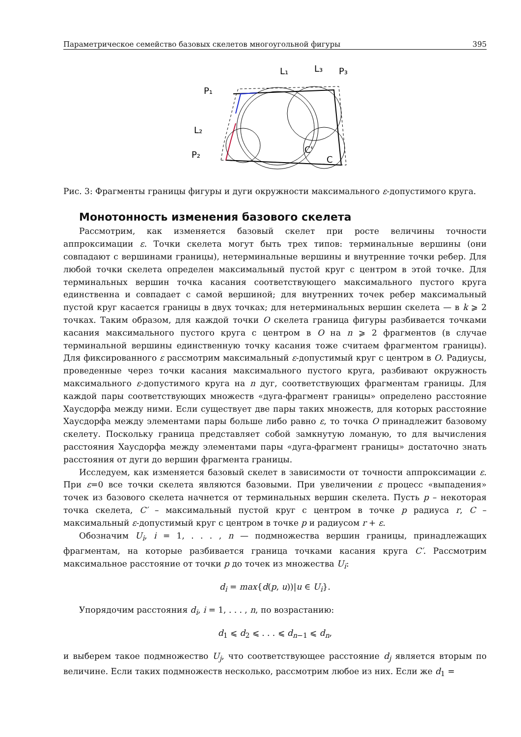Параметрическое семейство базовых скелетов многоугольной фигуры 395
L₁
L₃
P₃
P₁
L₂
P₂
C'
C
Рис. 3: Фрагменты границы фигуры и дуги окружности максимального ε-допустимого круга.
Монотонность изменения базового скелета
Рассмотрим, как изменяется базовый скелет при росте величины точности аппроксимации ε. Точки скелета могут быть трех типов: терминальные вершины (они совпадают с вершинами границы), нетерминальные вершины и внутренние точки ребер. Для любой точки скелета определен максимальный пустой круг с центром в этой точке. Для терминальных вершин точка касания соответствующего максимального пустого круга единственна и совпадает с самой вершиной; для внутренних точек ребер максимальный пустой круг касается границы в двух точках; для нетерминальных вершин скелета — в k ⩾ 2 точках. Таким образом, для каждой точки O скелета граница фигуры разбивается точками касания максимального пустого круга с центром в O на n ⩾ 2 фрагментов (в случае терминальной вершины единственную точку касания тоже считаем фрагментом границы). Для фиксированного ε рассмотрим максимальный ε-допустимый круг с центром в O. Радиусы, проведенные через точки касания максимального пустого круга, разбивают окружность максимального ε-допустимого круга на n дуг, соответствующих фрагментам границы. Для каждой пары соответствующих множеств «дуга-фрагмент границы» определено расстояние Хаусдорфа между ними. Если существует две пары таких множеств, для которых расстояние Хаусдорфа между элементами пары больше либо равно ε, то точка O принадлежит базовому скелету. Поскольку граница представляет собой замкнутую ломаную, то для вычисления расстояния Хаусдорфа между элементами пары «дуга-фрагмент границы» достаточно знать расстояния от дуги до вершин фрагмента границы.
Исследуем, как изменяется базовый скелет в зависимости от точности аппроксимации ε. При ε=0 все точки скелета являются базовыми. При увеличении ε процесс «выпадения» точек из базового скелета начнется от терминальных вершин скелета. Пусть p – некоторая точка скелета, C′ – максимальный пустой круг с центром в точке p радиуса r, C – максимальный ε-допустимый круг с центром в точке p и радиусом r + ε.
Обозначим U<sub>i</sub>, i = 1, . . . , n — подмножества вершин границы, принадлежащих фрагментам, на которые разбивается граница точками касания круга C′. Рассмотрим максимальное расстояние от точки p до точек из множества U<sub>i</sub>:
d<sub>i</sub> = max{d(p, u))|u ∈ U<sub>i</sub>}.
Упорядочим расстояния d<sub>i</sub>, i = 1, . . . , n, по возрастанию:
d<sub>1</sub> ⩽ d<sub>2</sub> ⩽ . . . ⩽ d<sub>n−1</sub> ⩽ d<sub>n</sub>,
и выберем такое подмножество U<sub>j</sub>, что соответствующее расстояние d<sub>j</sub> является вторым по величине. Если таких подмножеств несколько, рассмотрим любое из них. Если же d<sub>1</sub> =